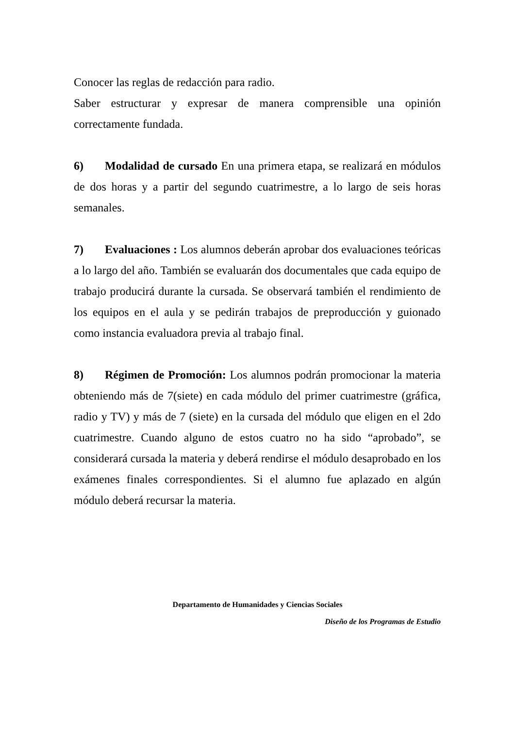Conocer las reglas de redacción para radio.
Saber estructurar y expresar de manera comprensible una opinión correctamente fundada.
6) Modalidad de cursado En una primera etapa, se realizará en módulos de dos horas y a partir del segundo cuatrimestre, a lo largo de seis horas semanales.
7) Evaluaciones : Los alumnos deberán aprobar dos evaluaciones teóricas a lo largo del año. También se evaluarán dos documentales que cada equipo de trabajo producirá durante la cursada. Se observará también el rendimiento de los equipos en el aula y se pedirán trabajos de preproducción y guionado como instancia evaluadora previa al trabajo final.
8) Régimen de Promoción: Los alumnos podrán promocionar la materia obteniendo más de 7(siete) en cada módulo del primer cuatrimestre (gráfica, radio y TV) y más de 7 (siete) en la cursada del módulo que eligen en el 2do cuatrimestre. Cuando alguno de estos cuatro no ha sido “aprobado”, se considerará cursada la materia y deberá rendirse el módulo desaprobado en los exámenes finales correspondientes. Si el alumno fue aplazado en algún módulo deberá recursar la materia.
Departamento de Humanidades y Ciencias Sociales
Diseño de los Programas de Estudio